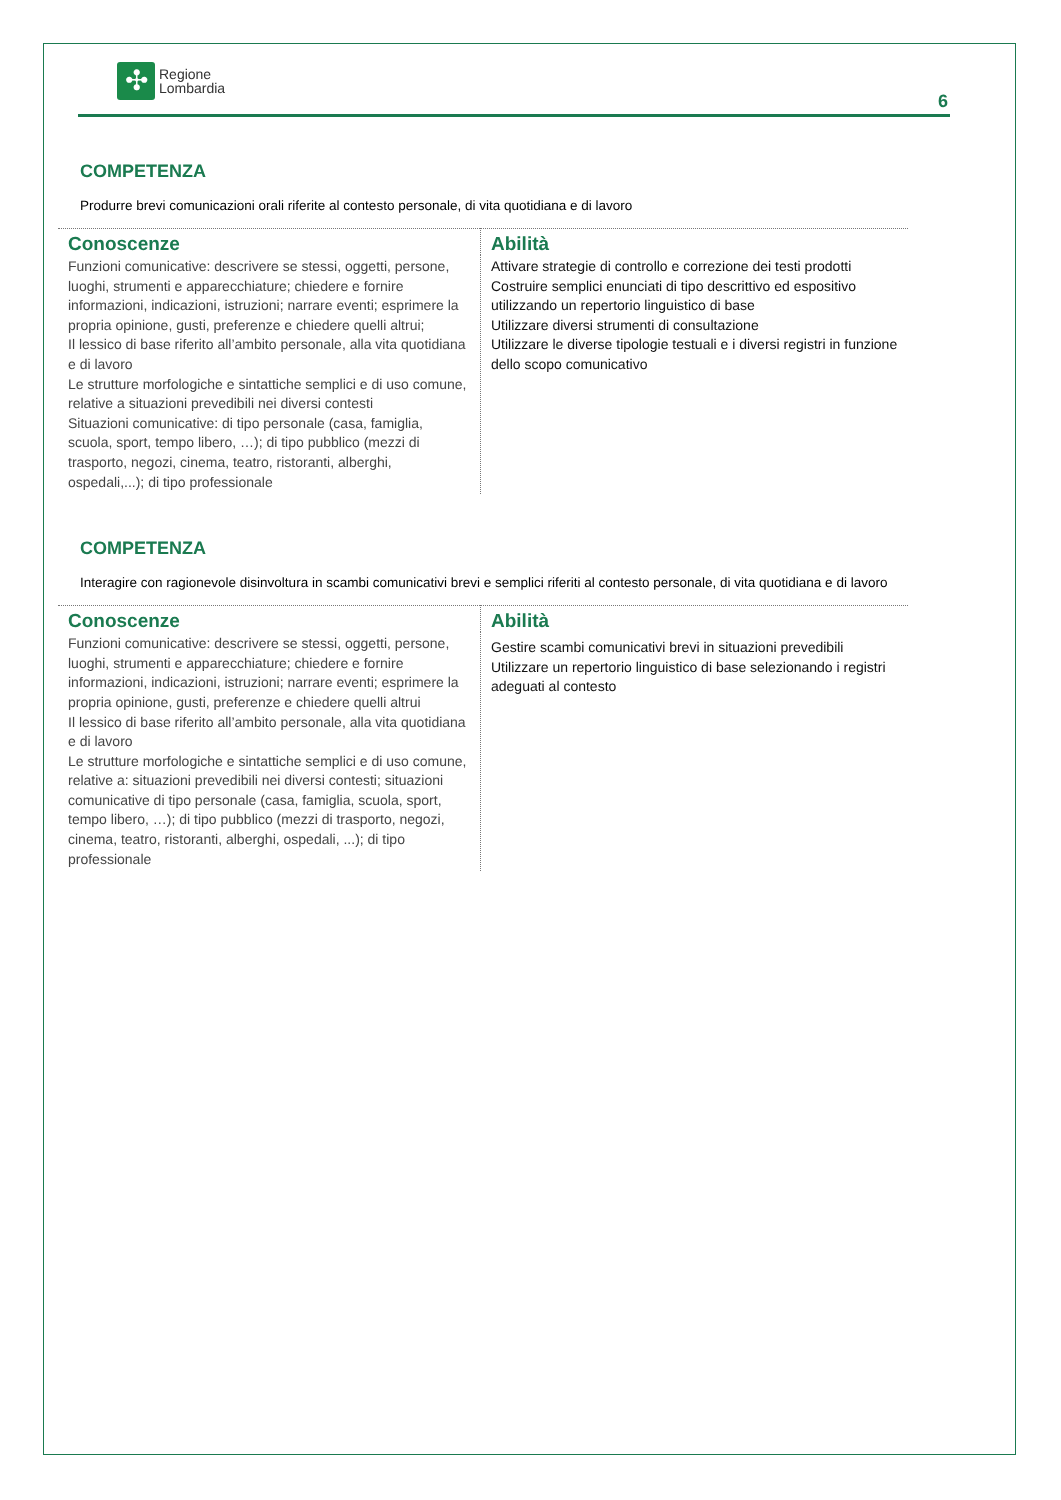✣
Regione
Lombardia
6
COMPETENZA
Produrre brevi comunicazioni orali riferite al contesto personale, di vita quotidiana e di lavoro
| Conoscenze | Abilità |
| --- | --- |
| Funzioni comunicative: descrivere se stessi, oggetti, persone, luoghi, strumenti e apparecchiature; chiedere e fornire informazioni, indicazioni, istruzioni; narrare eventi; esprimere la propria opinione, gusti, preferenze e chiedere quelli altrui; Il lessico di base riferito all’ambito personale, alla vita quotidiana e di lavoro Le strutture morfologiche e sintattiche semplici e di uso comune, relative a situazioni prevedibili nei diversi contesti Situazioni comunicative: di tipo personale (casa, famiglia, scuola, sport, tempo libero, …); di tipo pubblico (mezzi di trasporto, negozi, cinema, teatro, ristoranti, alberghi, ospedali,...); di tipo professionale | Attivare strategie di controllo e correzione dei testi prodotti Costruire semplici enunciati di tipo descrittivo ed espositivo utilizzando un repertorio linguistico di base Utilizzare diversi strumenti di consultazione Utilizzare le diverse tipologie testuali e i diversi registri in funzione dello scopo comunicativo |
COMPETENZA
Interagire con ragionevole disinvoltura in scambi comunicativi brevi e semplici riferiti al contesto personale, di vita quotidiana e di lavoro
| Conoscenze | Abilità |
| --- | --- |
| Funzioni comunicative: descrivere se stessi, oggetti, persone, luoghi, strumenti e apparecchiature; chiedere e fornire informazioni, indicazioni, istruzioni; narrare eventi; esprimere la propria opinione, gusti, preferenze e chiedere quelli altrui Il lessico di base riferito all’ambito personale, alla vita quotidiana e di lavoro Le strutture morfologiche e sintattiche semplici e di uso comune, relative a: situazioni prevedibili nei diversi contesti; situazioni comunicative di tipo personale (casa, famiglia, scuola, sport, tempo libero, …); di tipo pubblico (mezzi di trasporto, negozi, cinema, teatro, ristoranti, alberghi, ospedali, ...); di tipo professionale | Gestire scambi comunicativi brevi in situazioni prevedibili Utilizzare un repertorio linguistico di base selezionando i registri adeguati al contesto |